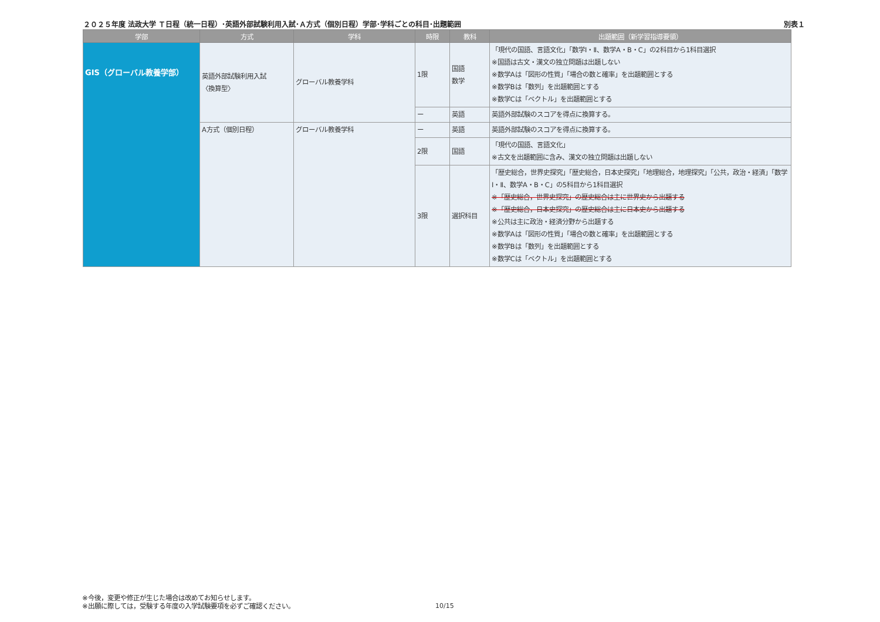２０２５年度 法政大学 Ｔ日程（統一日程）･英語外部試験利用入試･Ａ方式（個別日程）学部･学科ごとの科目･出題範囲 別表１
| 学部 | 方式 | 学科 | 時限 | 教科 | 出題範囲（新学習指導要領） |
| --- | --- | --- | --- | --- | --- |
| GIS（グローバル教養学部） | 英語外部試験利用入試 〈換算型〉 | グローバル教養学科 | 1限 | 国語 数学 | 「現代の国語、言語文化」「数学Ⅰ・Ⅱ、数学A・B・C」の2科目から1科目選択 ※国語は古文・漢文の独立問題は出題しない ※数学Aは「図形の性質」「場合の数と確率」を出題範囲とする ※数学Bは「数列」を出題範囲とする ※数学Cは「ベクトル」を出題範囲とする |
| | | | ー | 英語 | 英語外部試験のスコアを得点に換算する。 |
| | A方式（個別日程） | グローバル教養学科 | ー | 英語 | 英語外部試験のスコアを得点に換算する。 |
| | | | 2限 | 国語 | 「現代の国語、言語文化」 ※古文を出題範囲に含み、漢文の独立問題は出題しない |
| | | | 3限 | 選択科目 | 「歴史総合，世界史探究」「歴史総合，日本史探究」「地理総合，地理探究」「公共，政治・経済」「数学Ⅰ・Ⅱ、数学A・B・C」の5科目から1科目選択 ※「歴史総合，世界史探究」の歴史総合は主に世界史から出題する ※「歴史総合，日本史探究」の歴史総合は主に日本史から出題する ※公共は主に政治・経済分野から出題する ※数学Aは「図形の性質」「場合の数と確率」を出題範囲とする ※数学Bは「数列」を出題範囲とする ※数学Cは「ベクトル」を出題範囲とする |
※今後，変更や修正が生じた場合は改めてお知らせします。
※出願に際しては，受験する年度の入学試験要項を必ずご確認ください。
10/15